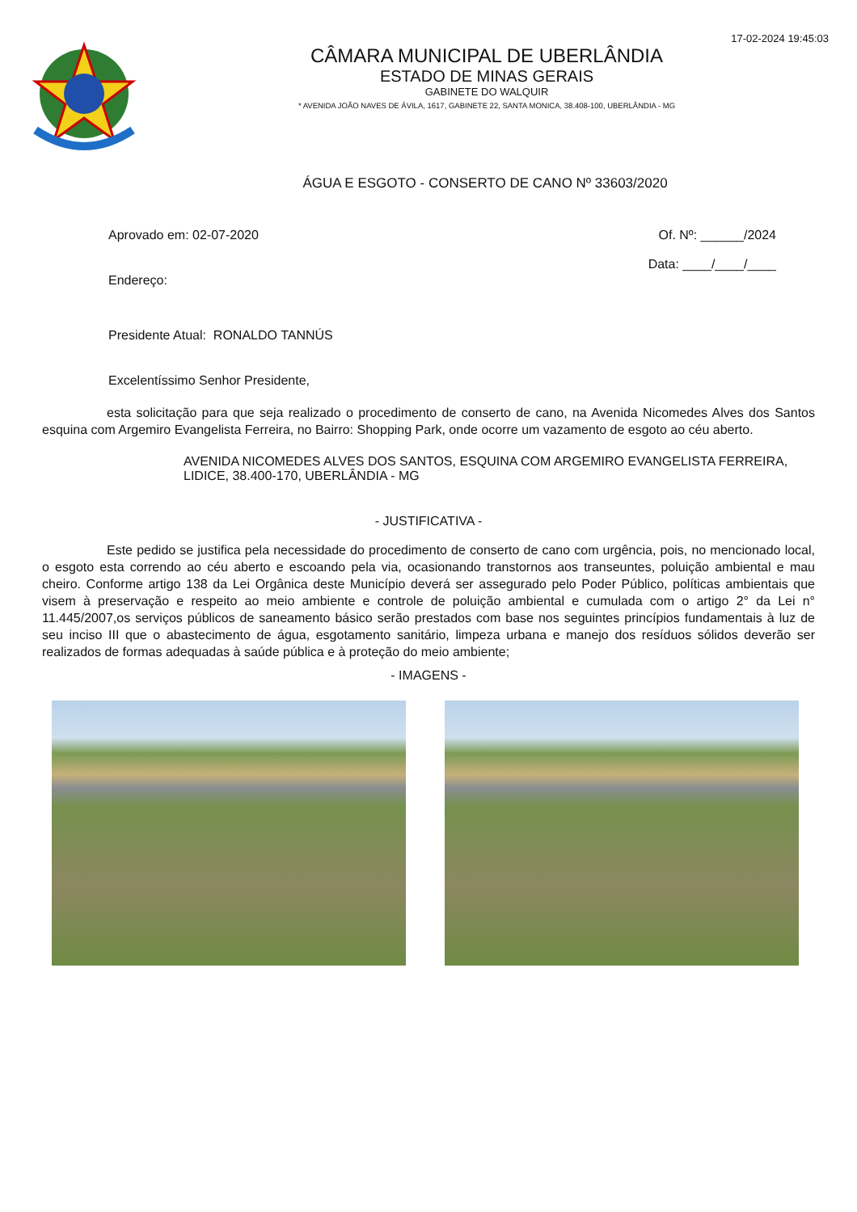17-02-2024 19:45:03
CÂMARA MUNICIPAL DE UBERLÂNDIA
ESTADO DE MINAS GERAIS
GABINETE DO WALQUIR
* AVENIDA JOÃO NAVES DE ÁVILA, 1617, GABINETE 22, SANTA MONICA, 38.408-100, UBERLÂNDIA - MG
ÁGUA E ESGOTO - CONSERTO DE CANO Nº 33603/2020
Aprovado em: 02-07-2020 Of. Nº: ______/2024
Data: ____/____/____
Endereço:
Presidente Atual: RONALDO TANNÚS
Excelentíssimo Senhor Presidente,
esta solicitação para que seja realizado o procedimento de conserto de cano, na Avenida Nicomedes Alves dos Santos esquina com Argemiro Evangelista Ferreira, no Bairro: Shopping Park, onde ocorre um vazamento de esgoto ao céu aberto.
AVENIDA NICOMEDES ALVES DOS SANTOS, ESQUINA COM ARGEMIRO EVANGELISTA FERREIRA, LIDICE, 38.400-170, UBERLÂNDIA - MG
- JUSTIFICATIVA -
Este pedido se justifica pela necessidade do procedimento de conserto de cano com urgência, pois, no mencionado local, o esgoto esta correndo ao céu aberto e escoando pela via, ocasionando transtornos aos transeuntes, poluição ambiental e mau cheiro. Conforme artigo 138 da Lei Orgânica deste Município deverá ser assegurado pelo Poder Público, políticas ambientais que visem à preservação e respeito ao meio ambiente e controle de poluição ambiental e cumulada com o artigo 2° da Lei n° 11.445/2007,os serviços públicos de saneamento básico serão prestados com base nos seguintes princípios fundamentais à luz de seu inciso III que o abastecimento de água, esgotamento sanitário, limpeza urbana e manejo dos resíduos sólidos deverão ser realizados de formas adequadas à saúde pública e à proteção do meio ambiente;
- IMAGENS -